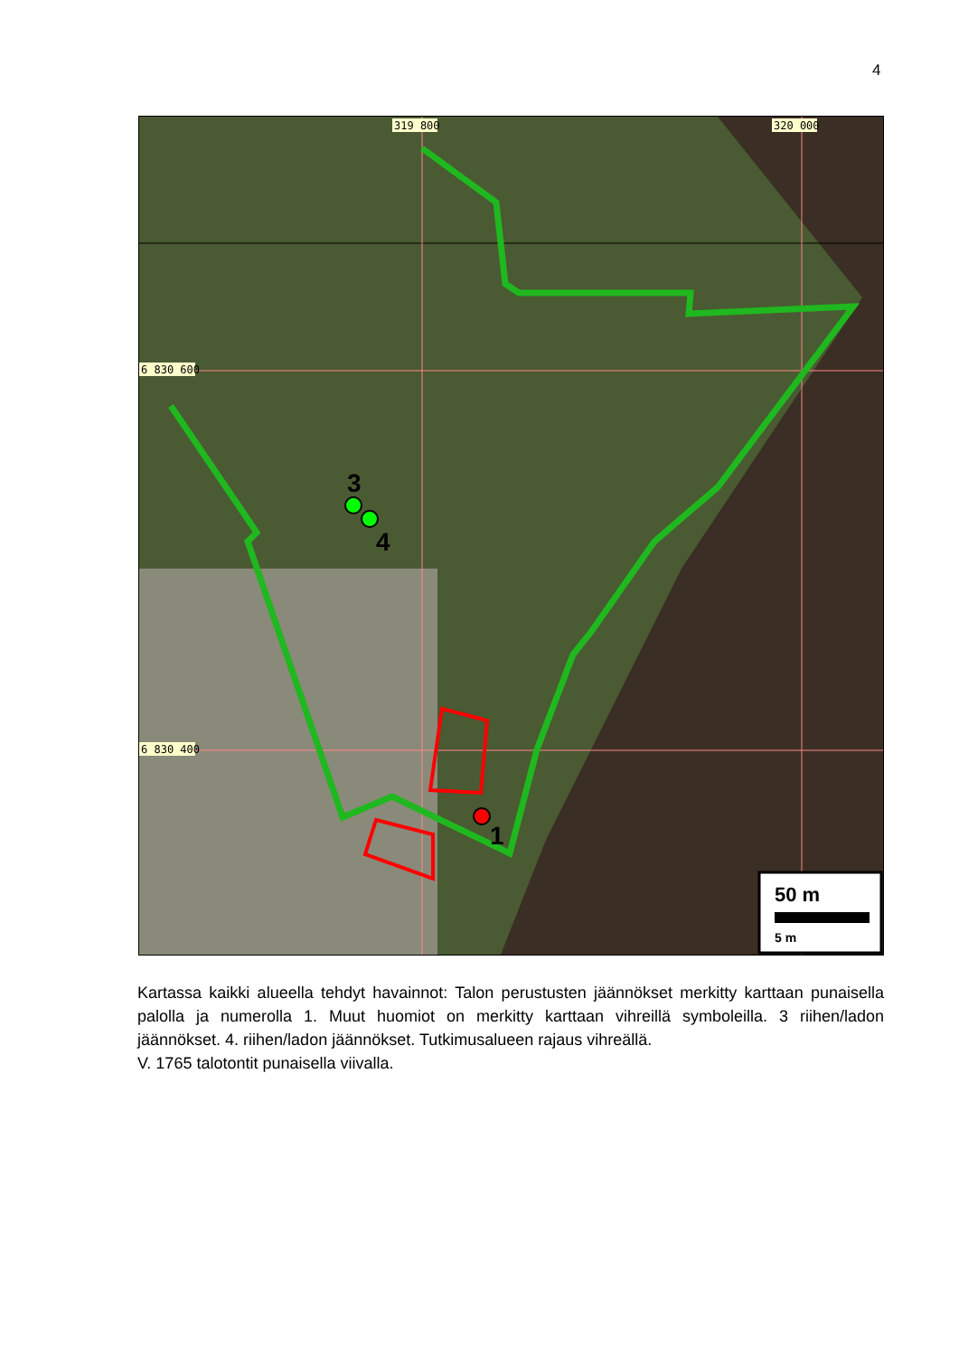4
3
4
1
319 800
320 000
6 830 600
6 830 400
50 m
5 m
Kartassa kaikki alueella tehdyt havainnot: Talon perustusten jäännökset merkitty karttaan punaisella palolla ja numerolla 1. Muut huomiot on merkitty karttaan vihreillä symboleilla. 3 riihen/ladon jäännökset. 4. riihen/ladon jäännökset. Tutkimusalueen rajaus vihreällä.
V. 1765 talotontit punaisella viivalla.